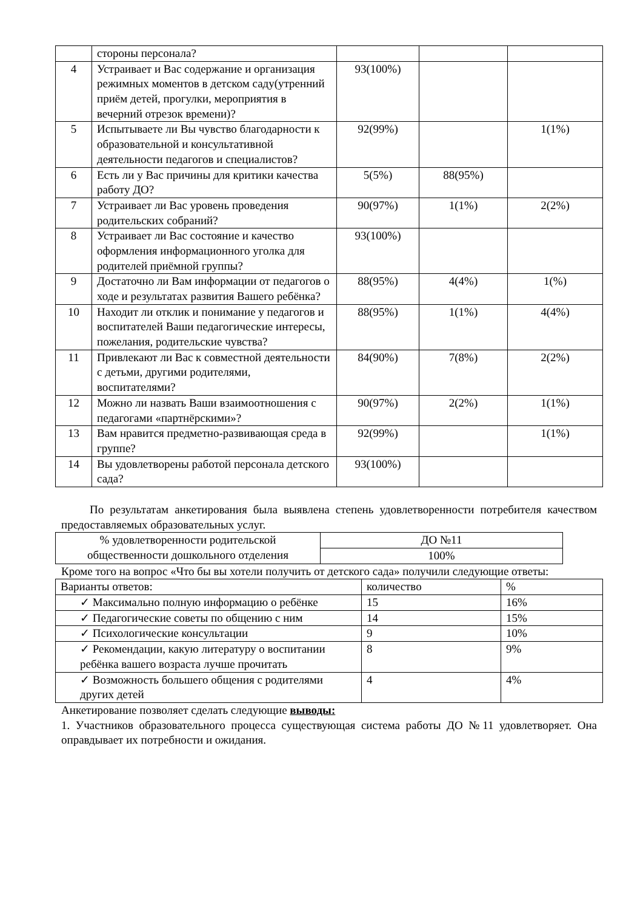| | стороны персонала? | | | |
| 4 | Устраивает и Вас содержание и организация режимных моментов в детском саду(утренний приём детей, прогулки, мероприятия в вечерний отрезок времени)? | 93(100%) | | |
| 5 | Испытываете ли Вы чувство благодарности к образовательной и консультативной деятельности педагогов и специалистов? | 92(99%) | | 1(1%) |
| 6 | Есть ли у Вас причины для критики качества работу ДО? | 5(5%) | 88(95%) | |
| 7 | Устраивает ли Вас уровень проведения родительских собраний? | 90(97%) | 1(1%) | 2(2%) |
| 8 | Устраивает ли Вас состояние и качество оформления информационного уголка для родителей приёмной группы? | 93(100%) | | |
| 9 | Достаточно ли Вам информации от педагогов о ходе и результатах развития Вашего ребёнка? | 88(95%) | 4(4%) | 1(%) |
| 10 | Находит ли отклик и понимание у педагогов и воспитателей Ваши педагогические интересы, пожелания, родительские чувства? | 88(95%) | 1(1%) | 4(4%) |
| 11 | Привлекают ли Вас к совместной деятельности с детьми, другими родителями, воспитателями? | 84(90%) | 7(8%) | 2(2%) |
| 12 | Можно ли назвать Ваши взаимоотношения с педагогами «партнёрскими»? | 90(97%) | 2(2%) | 1(1%) |
| 13 | Вам нравится предметно-развивающая среда в группе? | 92(99%) | | 1(1%) |
| 14 | Вы удовлетворены работой персонала детского сада? | 93(100%) | | |
По результатам анкетирования была выявлена степень удовлетворенности потребителя качеством предоставляемых образовательных услуг.
| % удовлетворенности родительской общественности дошкольного отделения | ДО №11 |
| | 100% |
Кроме того на вопрос «Что бы вы хотели получить от детского сада» получили следующие ответы:
| Варианты ответов: | количество | % |
| ✓ Максимально полную информацию о ребёнке | 15 | 16% |
| ✓ Педагогические советы по общению с ним | 14 | 15% |
| ✓ Психологические консультации | 9 | 10% |
| ✓ Рекомендации, какую литературу о воспитании ребёнка вашего возраста лучше прочитать | 8 | 9% |
| ✓ Возможность большего общения с родителями других детей | 4 | 4% |
Анкетирование позволяет сделать следующие выводы:
1. Участников образовательного процесса существующая система работы ДО №11 удовлетворяет. Она оправдывает их потребности и ожидания.